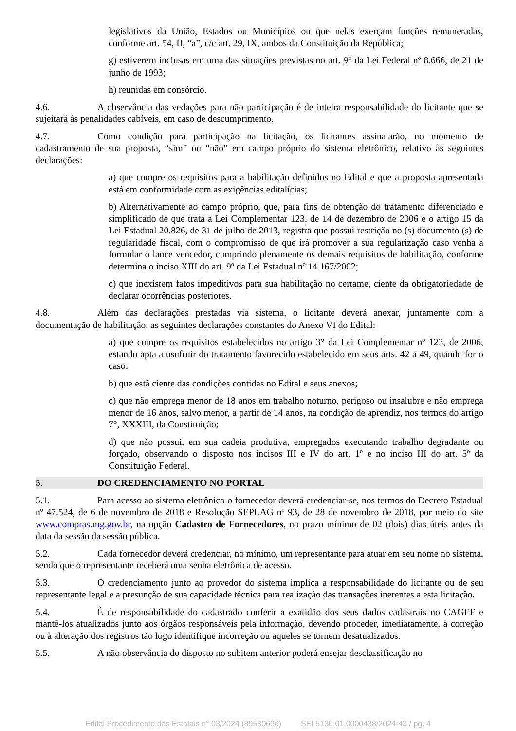legislativos da União, Estados ou Municípios ou que nelas exerçam funções remuneradas, conforme art. 54, II, “a”, c/c art. 29, IX, ambos da Constituição da República;
g) estiverem inclusas em uma das situações previstas no art. 9° da Lei Federal nº 8.666, de 21 de junho de 1993;
h) reunidas em consórcio.
4.6. A observância das vedações para não participação é de inteira responsabilidade do licitante que se sujeitará às penalidades cabíveis, em caso de descumprimento.
4.7. Como condição para participação na licitação, os licitantes assinalarão, no momento de cadastramento de sua proposta, “sim” ou “não” em campo próprio do sistema eletrônico, relativo às seguintes declarações:
a) que cumpre os requisitos para a habilitação definidos no Edital e que a proposta apresentada está em conformidade com as exigências editalícias;
b) Alternativamente ao campo próprio, que, para fins de obtenção do tratamento diferenciado e simplificado de que trata a Lei Complementar 123, de 14 de dezembro de 2006 e o artigo 15 da Lei Estadual 20.826, de 31 de julho de 2013, registra que possui restrição no (s) documento (s) de regularidade fiscal, com o compromisso de que irá promover a sua regularização caso venha a formular o lance vencedor, cumprindo plenamente os demais requisitos de habilitação, conforme determina o inciso XIII do art. 9º da Lei Estadual nº 14.167/2002;
c) que inexistem fatos impeditivos para sua habilitação no certame, ciente da obrigatoriedade de declarar ocorrências posteriores.
4.8. Além das declarações prestadas via sistema, o licitante deverá anexar, juntamente com a documentação de habilitação, as seguintes declarações constantes do Anexo VI do Edital:
a) que cumpre os requisitos estabelecidos no artigo 3° da Lei Complementar nº 123, de 2006, estando apta a usufruir do tratamento favorecido estabelecido em seus arts. 42 a 49, quando for o caso;
b) que está ciente das condições contidas no Edital e seus anexos;
c) que não emprega menor de 18 anos em trabalho noturno, perigoso ou insalubre e não emprega menor de 16 anos, salvo menor, a partir de 14 anos, na condição de aprendiz, nos termos do artigo 7°, XXXIII, da Constituição;
d) que não possui, em sua cadeia produtiva, empregados executando trabalho degradante ou forçado, observando o disposto nos incisos III e IV do art. 1º e no inciso III do art. 5º da Constituição Federal.
5. DO CREDENCIAMENTO NO PORTAL
5.1. Para acesso ao sistema eletrônico o fornecedor deverá credenciar-se, nos termos do Decreto Estadual nº 47.524, de 6 de novembro de 2018 e Resolução SEPLAG nº 93, de 28 de novembro de 2018, por meio do site www.compras.mg.gov.br, na opção Cadastro de Fornecedores, no prazo mínimo de 02 (dois) dias úteis antes da data da sessão da sessão pública.
5.2. Cada fornecedor deverá credenciar, no mínimo, um representante para atuar em seu nome no sistema, sendo que o representante receberá uma senha eletrônica de acesso.
5.3. O credenciamento junto ao provedor do sistema implica a responsabilidade do licitante ou de seu representante legal e a presunção de sua capacidade técnica para realização das transações inerentes a esta licitação.
5.4. É de responsabilidade do cadastrado conferir a exatidão dos seus dados cadastrais no CAGEF e mantê-los atualizados junto aos órgãos responsáveis pela informação, devendo proceder, imediatamente, à correção ou à alteração dos registros tão logo identifique incorreção ou aqueles se tornem desatualizados.
5.5. A não observância do disposto no subitem anterior poderá ensejar desclassificação no
Edital Procedimento das Estatais n° 03/2024 (89530696) SEI 5130.01.0000438/2024-43 / pg. 4